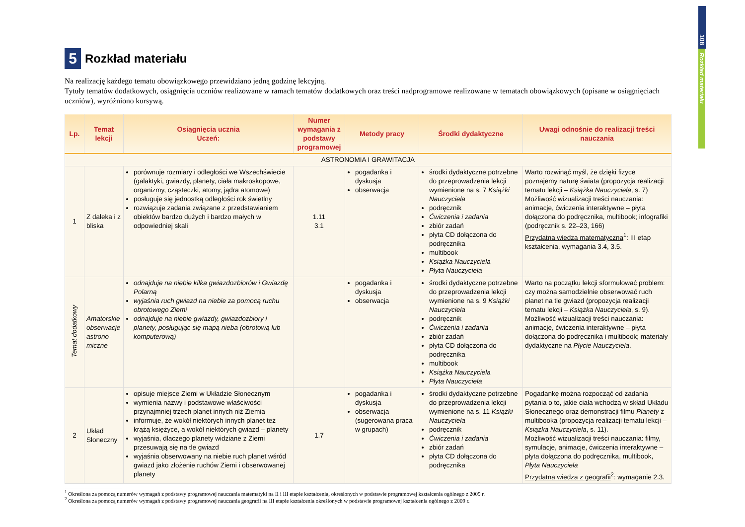108
Rozkład materiału
5 Rozkład materiału
Na realizację każdego tematu obowiązkowego przewidziano jedną godzinę lekcyjną.
Tytuły tematów dodatkowych, osiągnięcia uczniów realizowane w ramach tematów dodatkowych oraz treści nadprogramowe realizowane w tematach obowiązkowych (opisane w osiągnięciach uczniów), wyróżniono kursywą.
| Lp. | Temat lekcji | Osiągnięcia ucznia Uczeń: | Numer wymagania z podstawy programowej | Metody pracy | Środki dydaktyczne | Uwagi odnośnie do realizacji treści nauczania |
| --- | --- | --- | --- | --- | --- | --- |
| ASTRONOMIA I GRAWITACJA | | | | | | |
| 1 | Z daleka i z bliska | porównuje rozmiary i odległości we Wszechświecie (galaktyki, gwiazdy, planety, ciała makroskopowe, organizmy, cząsteczki, atomy, jądra atomowe) posługuje się jednostką odległości rok świetlny rozwiązuje zadania związane z przedstawianiem obiektów bardzo dużych i bardzo małych w odpowiedniej skali | 1.11 3.1 | pogadanka i dyskusja obserwacja | środki dydaktyczne potrzebne do przeprowadzenia lekcji wymienione na s. 7 Książki Nauczyciela podręcznik Ćwiczenia i zadania zbiór zadań płyta CD dołączona do podręcznika multibook Książka Nauczyciela Płyta Nauczyciela | Warto rozwinąć myśl, że dzięki fizyce poznajemy naturę świata (propozycja realizacji tematu lekcji – Książka Nauczyciela , s. 7) Możliwość wizualizacji treści nauczania: animacje, ćwiczenia interaktywne – płyta dołączona do podręcznika, multibook; infografiki (podręcznik s. 22–23, 166) Przydatna wiedza matematyczna<sup>1</sup>: III etap kształcenia, wymagania 3.4, 3.5. |
| Temat dodatkowy | Amatorskie obserwacje astrono-miczne | odnajduje na niebie kilka gwiazdozbiorów i Gwiazdę Polarną wyjaśnia ruch gwiazd na niebie za pomocą ruchu obrotowego Ziemi odnajduje na niebie gwiazdy, gwiazdozbiory i planety, posługując się mapą nieba (obrotową lub komputerową) | | pogadanka i dyskusja obserwacja | środki dydaktyczne potrzebne do przeprowadzenia lekcji wymienione na s. 9 Książki Nauczyciela podręcznik Ćwiczenia i zadania zbiór zadań płyta CD dołączona do podręcznika multibook Książka Nauczyciela Płyta Nauczyciela | Warto na początku lekcji sformułować problem: czy można samodzielnie obserwować ruch planet na tle gwiazd (propozycja realizacji tematu lekcji – Książka Nauczyciela , s. 9). Możliwość wizualizacji treści nauczania: animacje, ćwiczenia interaktywne – płyta dołączona do podręcznika i multibook; materiały dydaktyczne na Płycie Nauczyciela . |
| 2 | Układ Słoneczny | opisuje miejsce Ziemi w Układzie Słonecznym wymienia nazwy i podstawowe właściwości przynajmniej trzech planet innych niż Ziemia informuje, że wokół niektórych innych planet też krążą księżyce, a wokół niektórych gwiazd – planety wyjaśnia, dlaczego planety widziane z Ziemi przesuwają się na tle gwiazd wyjaśnia obserwowany na niebie ruch planet wśród gwiazd jako złożenie ruchów Ziemi i obserwowanej planety | 1.7 | pogadanka i dyskusja obserwacja (sugerowana praca w grupach) | środki dydaktyczne potrzebne do przeprowadzenia lekcji wymienione na s. 11 Książki Nauczyciela podręcznik Ćwiczenia i zadania zbiór zadań płyta CD dołączona do podręcznika | Pogadankę można rozpocząć od zadania pytania o to, jakie ciała wchodzą w skład Układu Słonecznego oraz demonstracji filmu Planety z multibooka (propozycja realizacji tematu lekcji – Książka Nauczyciela , s. 11). Możliwość wizualizacji treści nauczania: filmy, symulacje, animacje, ćwiczenia interaktywne – płyta dołączona do podręcznika, multibook, Płyta Nauczyciela Przydatna wiedza z geografii<sup>2</sup>: wymaganie 2.3. |
<sup>1</sup> Określona za pomocą numerów wymagań z podstawy programowej nauczania matematyki na II i III etapie kształcenia, określonych w podstawie programowej kształcenia ogólnego z 2009 r.
<sup>2</sup> Określona za pomocą numerów wymagań z podstawy programowej nauczania geografii na III etapie kształcenia określonych w podstawie programowej kształcenia ogólnego z 2009 r.